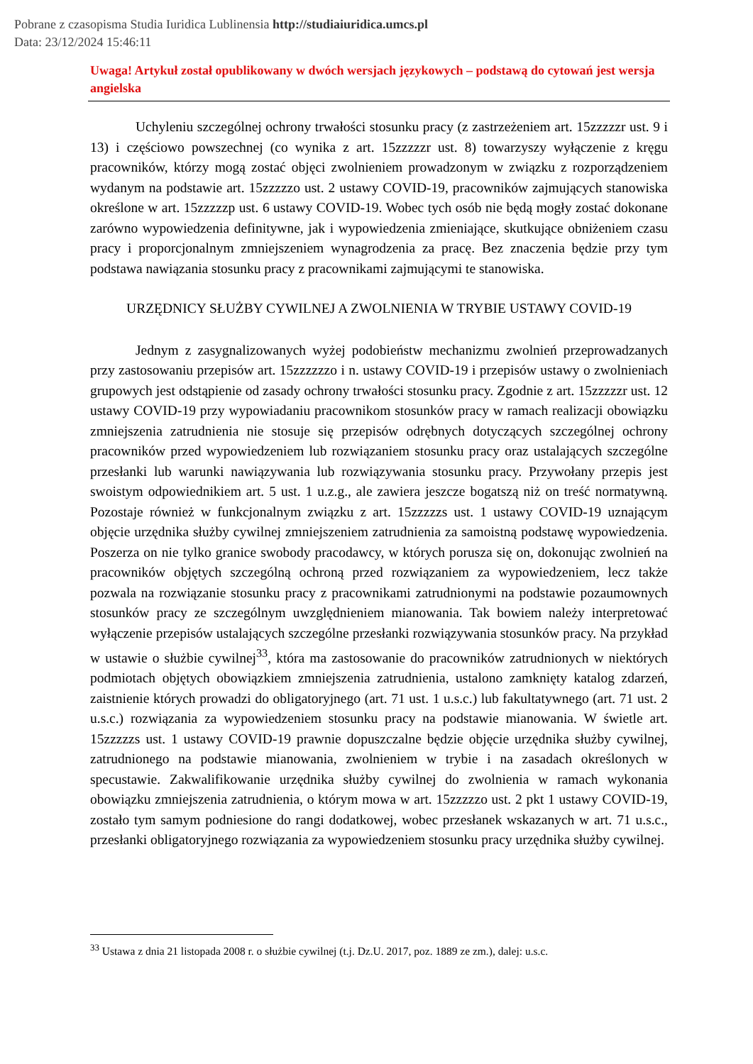Pobrane z czasopisma Studia Iuridica Lublinensia http://studiaiuridica.umcs.pl
Data: 23/12/2024 15:46:11
Uwaga! Artykuł został opublikowany w dwóch wersjach językowych – podstawą do cytowań jest wersja angielska
Uchyleniu szczególnej ochrony trwałości stosunku pracy (z zastrzeżeniem art. 15zzzzzr ust. 9 i 13) i częściowo powszechnej (co wynika z art. 15zzzzzr ust. 8) towarzyszy wyłączenie z kręgu pracowników, którzy mogą zostać objęci zwolnieniem prowadzonym w związku z rozporządzeniem wydanym na podstawie art. 15zzzzzo ust. 2 ustawy COVID-19, pracowników zajmujących stanowiska określone w art. 15zzzzzp ust. 6 ustawy COVID-19. Wobec tych osób nie będą mogły zostać dokonane zarówno wypowiedzenia definitywne, jak i wypowiedzenia zmieniające, skutkujące obniżeniem czasu pracy i proporcjonalnym zmniejszeniem wynagrodzenia za pracę. Bez znaczenia będzie przy tym podstawa nawiązania stosunku pracy z pracownikami zajmującymi te stanowiska.
URZĘDNICY SŁUŻBY CYWILNEJ A ZWOLNIENIA W TRYBIE USTAWY COVID-19
Jednym z zasygnalizowanych wyżej podobieństw mechanizmu zwolnień przeprowadzanych przy zastosowaniu przepisów art. 15zzzzzzo i n. ustawy COVID-19 i przepisów ustawy o zwolnieniach grupowych jest odstąpienie od zasady ochrony trwałości stosunku pracy. Zgodnie z art. 15zzzzzr ust. 12 ustawy COVID-19 przy wypowiadaniu pracownikom stosunków pracy w ramach realizacji obowiązku zmniejszenia zatrudnienia nie stosuje się przepisów odrębnych dotyczących szczególnej ochrony pracowników przed wypowiedzeniem lub rozwiązaniem stosunku pracy oraz ustalających szczególne przesłanki lub warunki nawiązywania lub rozwiązywania stosunku pracy. Przywołany przepis jest swoistym odpowiednikiem art. 5 ust. 1 u.z.g., ale zawiera jeszcze bogatszą niż on treść normatywną. Pozostaje również w funkcjonalnym związku z art. 15zzzzzs ust. 1 ustawy COVID-19 uznającym objęcie urzędnika służby cywilnej zmniejszeniem zatrudnienia za samoistną podstawę wypowiedzenia. Poszerza on nie tylko granice swobody pracodawcy, w których porusza się on, dokonując zwolnień na pracowników objętych szczególną ochroną przed rozwiązaniem za wypowiedzeniem, lecz także pozwala na rozwiązanie stosunku pracy z pracownikami zatrudnionymi na podstawie pozaumownych stosunków pracy ze szczególnym uwzględnieniem mianowania. Tak bowiem należy interpretować wyłączenie przepisów ustalających szczególne przesłanki rozwiązywania stosunków pracy. Na przykład w ustawie o służbie cywilnej<sup>33</sup>, która ma zastosowanie do pracowników zatrudnionych w niektórych podmiotach objętych obowiązkiem zmniejszenia zatrudnienia, ustalono zamknięty katalog zdarzeń, zaistnienie których prowadzi do obligatoryjnego (art. 71 ust. 1 u.s.c.) lub fakultatywnego (art. 71 ust. 2 u.s.c.) rozwiązania za wypowiedzeniem stosunku pracy na podstawie mianowania. W świetle art. 15zzzzzs ust. 1 ustawy COVID-19 prawnie dopuszczalne będzie objęcie urzędnika służby cywilnej, zatrudnionego na podstawie mianowania, zwolnieniem w trybie i na zasadach określonych w specustawie. Zakwalifikowanie urzędnika służby cywilnej do zwolnienia w ramach wykonania obowiązku zmniejszenia zatrudnienia, o którym mowa w art. 15zzzzzo ust. 2 pkt 1 ustawy COVID-19, zostało tym samym podniesione do rangi dodatkowej, wobec przesłanek wskazanych w art. 71 u.s.c., przesłanki obligatoryjnego rozwiązania za wypowiedzeniem stosunku pracy urzędnika służby cywilnej.
<sup>33</sup> Ustawa z dnia 21 listopada 2008 r. o służbie cywilnej (t.j. Dz.U. 2017, poz. 1889 ze zm.), dalej: u.s.c.